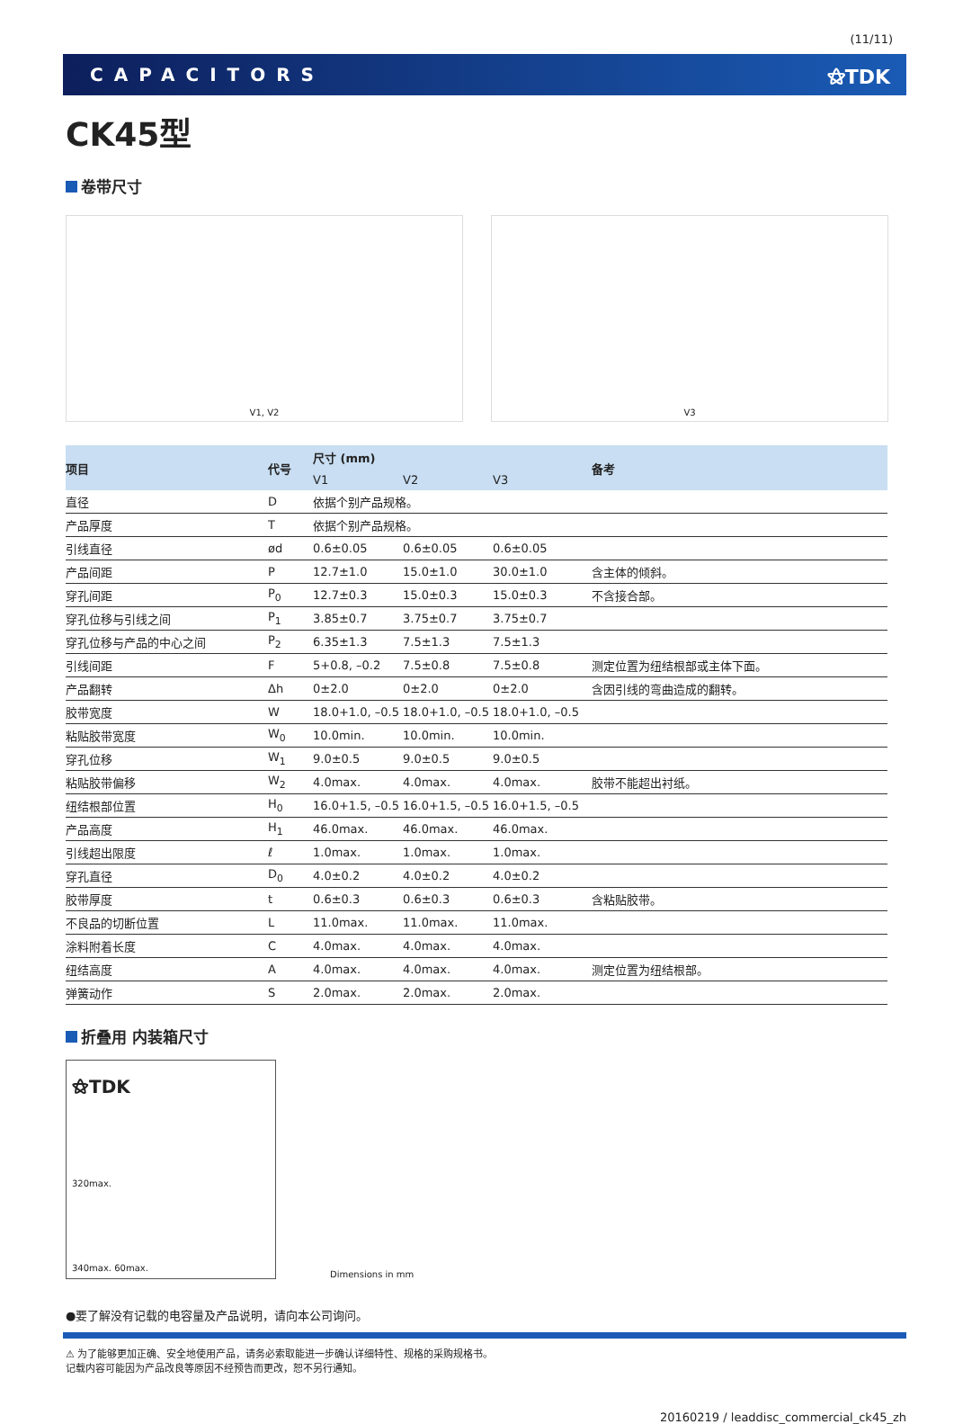(11/11)
CAPACITORS ⚝TDK
CK45型
卷带尺寸
V1, V2 V3
| 项目 | 代号 | 尺寸 (mm) | | | 备考 |
| --- | --- | --- | --- | --- | --- |
| | | V1 | V2 | V3 | |
| 直径 | D | 依据个别产品规格。 | | | |
| 产品厚度 | T | 依据个别产品规格。 | | | |
| 引线直径 | ød | 0.6±0.05 | 0.6±0.05 | 0.6±0.05 | |
| 产品间距 | P | 12.7±1.0 | 15.0±1.0 | 30.0±1.0 | 含主体的倾斜。 |
| 穿孔间距 | P<sub>0</sub> | 12.7±0.3 | 15.0±0.3 | 15.0±0.3 | 不含接合部。 |
| 穿孔位移与引线之间 | P<sub>1</sub> | 3.85±0.7 | 3.75±0.7 | 3.75±0.7 | |
| 穿孔位移与产品的中心之间 | P<sub>2</sub> | 6.35±1.3 | 7.5±1.3 | 7.5±1.3 | |
| 引线间距 | F | 5+0.8, –0.2 | 7.5±0.8 | 7.5±0.8 | 测定位置为纽结根部或主体下面。 |
| 产品翻转 | Δh | 0±2.0 | 0±2.0 | 0±2.0 | 含因引线的弯曲造成的翻转。 |
| 胶带宽度 | W | 18.0+1.0, –0.5 | 18.0+1.0, –0.5 | 18.0+1.0, –0.5 | |
| 粘贴胶带宽度 | W<sub>0</sub> | 10.0min. | 10.0min. | 10.0min. | |
| 穿孔位移 | W<sub>1</sub> | 9.0±0.5 | 9.0±0.5 | 9.0±0.5 | |
| 粘贴胶带偏移 | W<sub>2</sub> | 4.0max. | 4.0max. | 4.0max. | 胶带不能超出衬纸。 |
| 纽结根部位置 | H<sub>0</sub> | 16.0+1.5, –0.5 | 16.0+1.5, –0.5 | 16.0+1.5, –0.5 | |
| 产品高度 | H<sub>1</sub> | 46.0max. | 46.0max. | 46.0max. | |
| 引线超出限度 | ℓ | 1.0max. | 1.0max. | 1.0max. | |
| 穿孔直径 | D<sub>0</sub> | 4.0±0.2 | 4.0±0.2 | 4.0±0.2 | |
| 胶带厚度 | t | 0.6±0.3 | 0.6±0.3 | 0.6±0.3 | 含粘贴胶带。 |
| 不良品的切断位置 | L | 11.0max. | 11.0max. | 11.0max. | |
| 涂料附着长度 | C | 4.0max. | 4.0max. | 4.0max. | |
| 纽结高度 | A | 4.0max. | 4.0max. | 4.0max. | 测定位置为纽结根部。 |
| 弹簧动作 | S | 2.0max. | 2.0max. | 2.0max. | |
折叠用 内装箱尺寸
⚝TDK
320max.
340max. 60max.
Dimensions in mm
●要了解没有记载的电容量及产品说明，请向本公司询问。
⚠ 为了能够更加正确、安全地使用产品，请务必索取能进一步确认详细特性、规格的采购规格书。
记载内容可能因为产品改良等原因不经预告而更改，恕不另行通知。
20160219 / leaddisc_commercial_ck45_zh